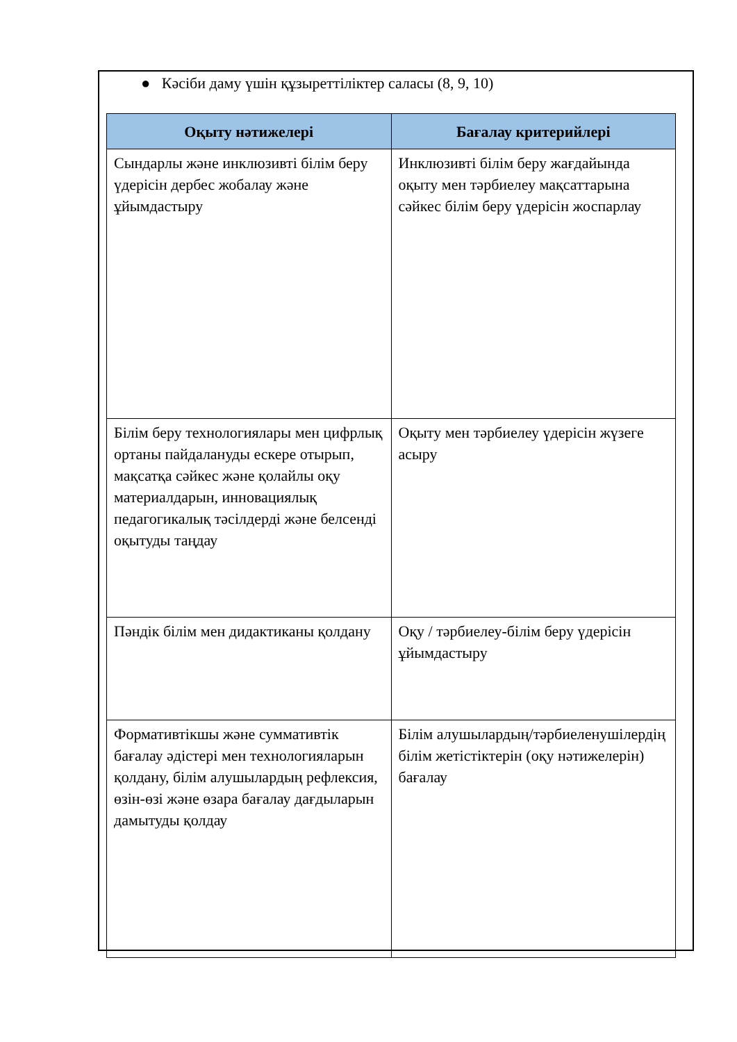● Кәсіби даму үшін құзыреттіліктер саласы (8, 9, 10)
| Оқыту нәтижелері | Бағалау критерийлері |
| --- | --- |
| Сындарлы және инклюзивті білім беру үдерісін дербес жобалау және ұйымдастыру | Инклюзивті білім беру жағдайында оқыту мен тәрбиелеу мақсаттарына сәйкес білім беру үдерісін жоспарлау |
| Білім беру технологиялары мен цифрлық ортаны пайдалануды ескере отырып, мақсатқа сәйкес және қолайлы оқу материалдарын, инновациялық педагогикалық тәсілдерді және белсенді оқытуды таңдау | Оқыту мен тәрбиелеу үдерісін жүзеге асыру |
| Пәндік білім мен дидактиканы қолдану | Оқу / тәрбиелеу-білім беру үдерісін ұйымдастыру |
| Формативтікшы және суммативтік бағалау әдістері мен технологияларын қолдану, білім алушылардың рефлексия, өзін-өзі және өзара бағалау дағдыларын дамытуды қолдау | Білім алушылардың/тәрбиеленушілердің білім жетістіктерін (оқу нәтижелерін) бағалау |